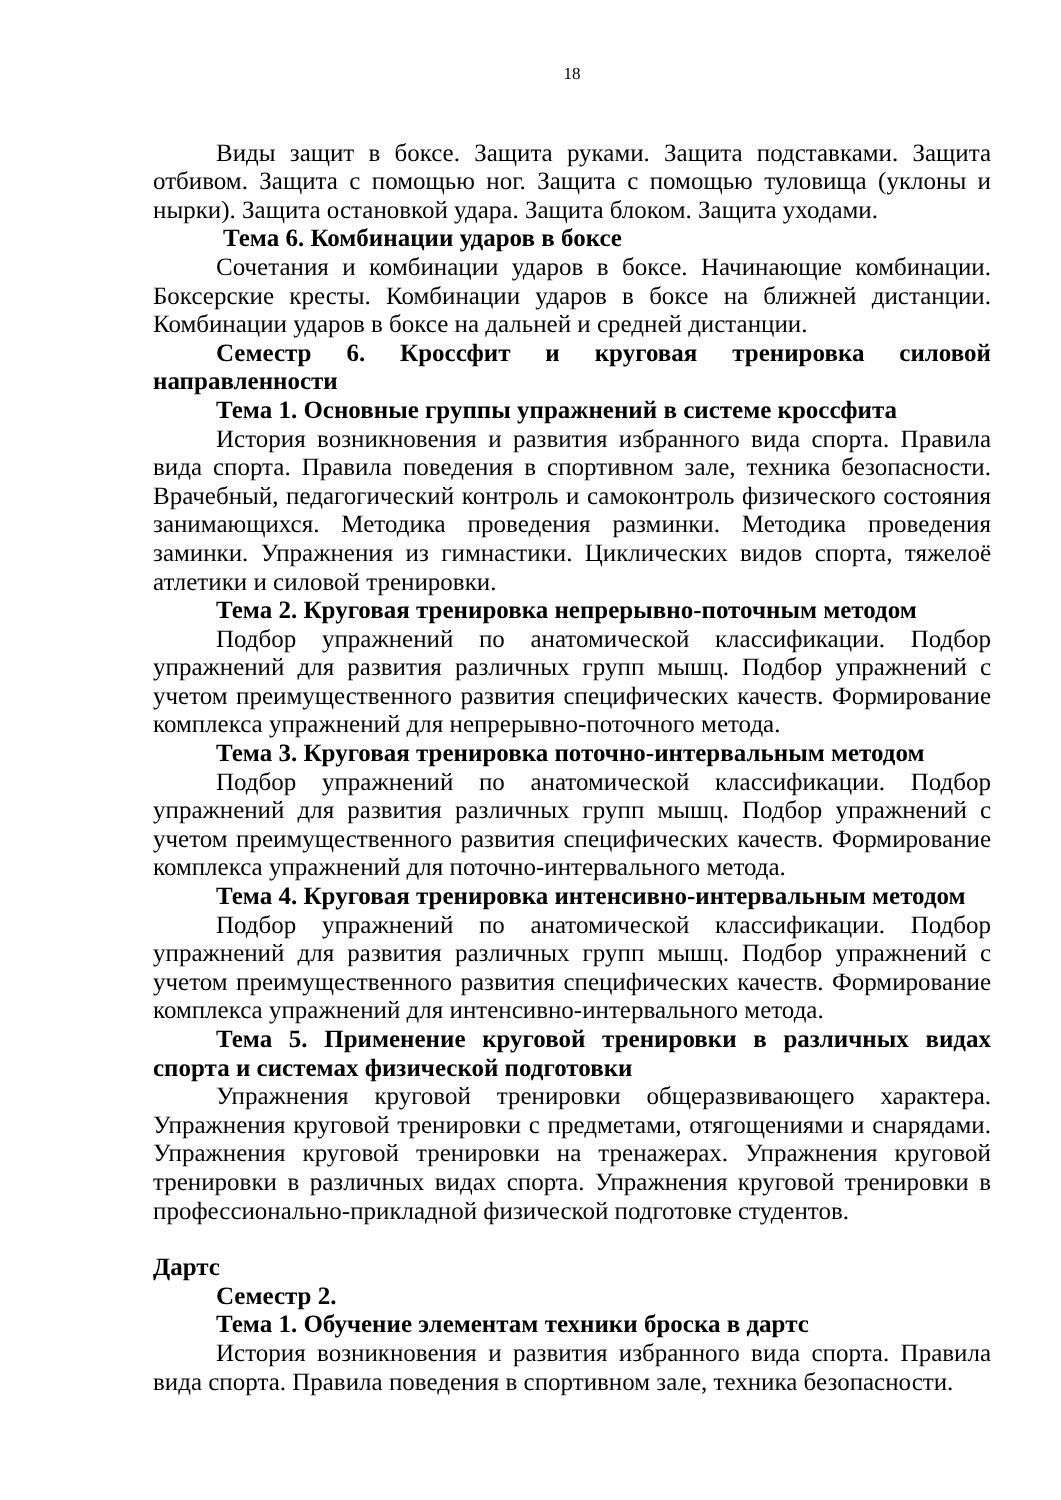18
Виды защит в боксе. Защита руками. Защита подставками. Защита отбивом. Защита с помощью ног. Защита с помощью туловища (уклоны и нырки). Защита остановкой удара. Защита блоком. Защита уходами.
Тема 6. Комбинации ударов в боксе
Сочетания и комбинации ударов в боксе. Начинающие комбинации. Боксерские кресты. Комбинации ударов в боксе на ближней дистанции. Комбинации ударов в боксе на дальней и средней дистанции.
Семестр 6. Кроссфит и круговая тренировка силовой направленности
Тема 1. Основные группы упражнений в системе кроссфита
История возникновения и развития избранного вида спорта. Правила вида спорта. Правила поведения в спортивном зале, техника безопасности. Врачебный, педагогический контроль и самоконтроль физического состояния занимающихся. Методика проведения разминки. Методика проведения заминки. Упражнения из гимнастики. Циклических видов спорта, тяжелоё атлетики и силовой тренировки.
Тема 2. Круговая тренировка непрерывно-поточным методом
Подбор упражнений по анатомической классификации. Подбор упражнений для развития различных групп мышц. Подбор упражнений с учетом преимущественного развития специфических качеств. Формирование комплекса упражнений для непрерывно-поточного метода.
Тема 3. Круговая тренировка поточно-интервальным методом
Подбор упражнений по анатомической классификации. Подбор упражнений для развития различных групп мышц. Подбор упражнений с учетом преимущественного развития специфических качеств. Формирование комплекса упражнений для поточно-интервального метода.
Тема 4. Круговая тренировка интенсивно-интервальным методом
Подбор упражнений по анатомической классификации. Подбор упражнений для развития различных групп мышц. Подбор упражнений с учетом преимущественного развития специфических качеств. Формирование комплекса упражнений для интенсивно-интервального метода.
Тема 5. Применение круговой тренировки в различных видах спорта и системах физической подготовки
Упражнения круговой тренировки общеразвивающего характера. Упражнения круговой тренировки с предметами, отягощениями и снарядами. Упражнения круговой тренировки на тренажерах. Упражнения круговой тренировки в различных видах спорта. Упражнения круговой тренировки в профессионально-прикладной физической подготовке студентов.
Дартс
Семестр 2.
Тема 1. Обучение элементам техники броска в дартс
История возникновения и развития избранного вида спорта. Правила вида спорта. Правила поведения в спортивном зале, техника безопасности.